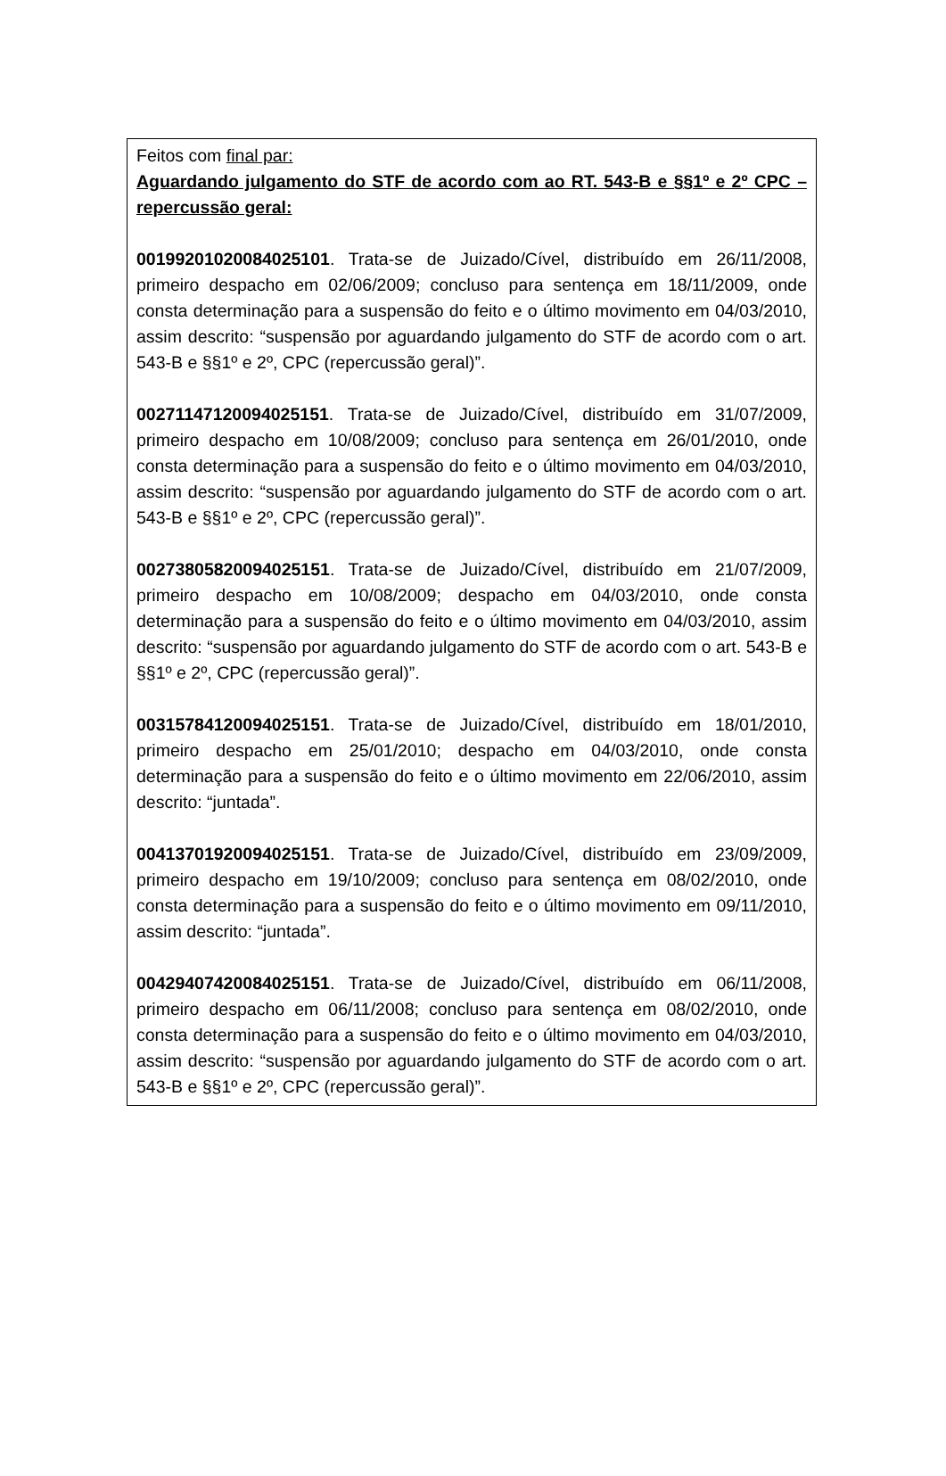Feitos com final par:
Aguardando julgamento do STF de acordo com ao RT. 543-B e §§1º e 2º CPC – repercussão geral:
00199201020084025101. Trata-se de Juizado/Cível, distribuído em 26/11/2008, primeiro despacho em 02/06/2009; concluso para sentença em 18/11/2009, onde consta determinação para a suspensão do feito e o último movimento em 04/03/2010, assim descrito: “suspensão por aguardando julgamento do STF de acordo com o art. 543-B e §§1º e 2º, CPC (repercussão geral)”.
00271147120094025151. Trata-se de Juizado/Cível, distribuído em 31/07/2009, primeiro despacho em 10/08/2009; concluso para sentença em 26/01/2010, onde consta determinação para a suspensão do feito e o último movimento em 04/03/2010, assim descrito: “suspensão por aguardando julgamento do STF de acordo com o art. 543-B e §§1º e 2º, CPC (repercussão geral)”.
00273805820094025151. Trata-se de Juizado/Cível, distribuído em 21/07/2009, primeiro despacho em 10/08/2009; despacho em 04/03/2010, onde consta determinação para a suspensão do feito e o último movimento em 04/03/2010, assim descrito: “suspensão por aguardando julgamento do STF de acordo com o art. 543-B e §§1º e 2º, CPC (repercussão geral)”.
00315784120094025151. Trata-se de Juizado/Cível, distribuído em 18/01/2010, primeiro despacho em 25/01/2010; despacho em 04/03/2010, onde consta determinação para a suspensão do feito e o último movimento em 22/06/2010, assim descrito: “juntada”.
00413701920094025151. Trata-se de Juizado/Cível, distribuído em 23/09/2009, primeiro despacho em 19/10/2009; concluso para sentença em 08/02/2010, onde consta determinação para a suspensão do feito e o último movimento em 09/11/2010, assim descrito: “juntada”.
00429407420084025151. Trata-se de Juizado/Cível, distribuído em 06/11/2008, primeiro despacho em 06/11/2008; concluso para sentença em 08/02/2010, onde consta determinação para a suspensão do feito e o último movimento em 04/03/2010, assim descrito: “suspensão por aguardando julgamento do STF de acordo com o art. 543-B e §§1º e 2º, CPC (repercussão geral)”.